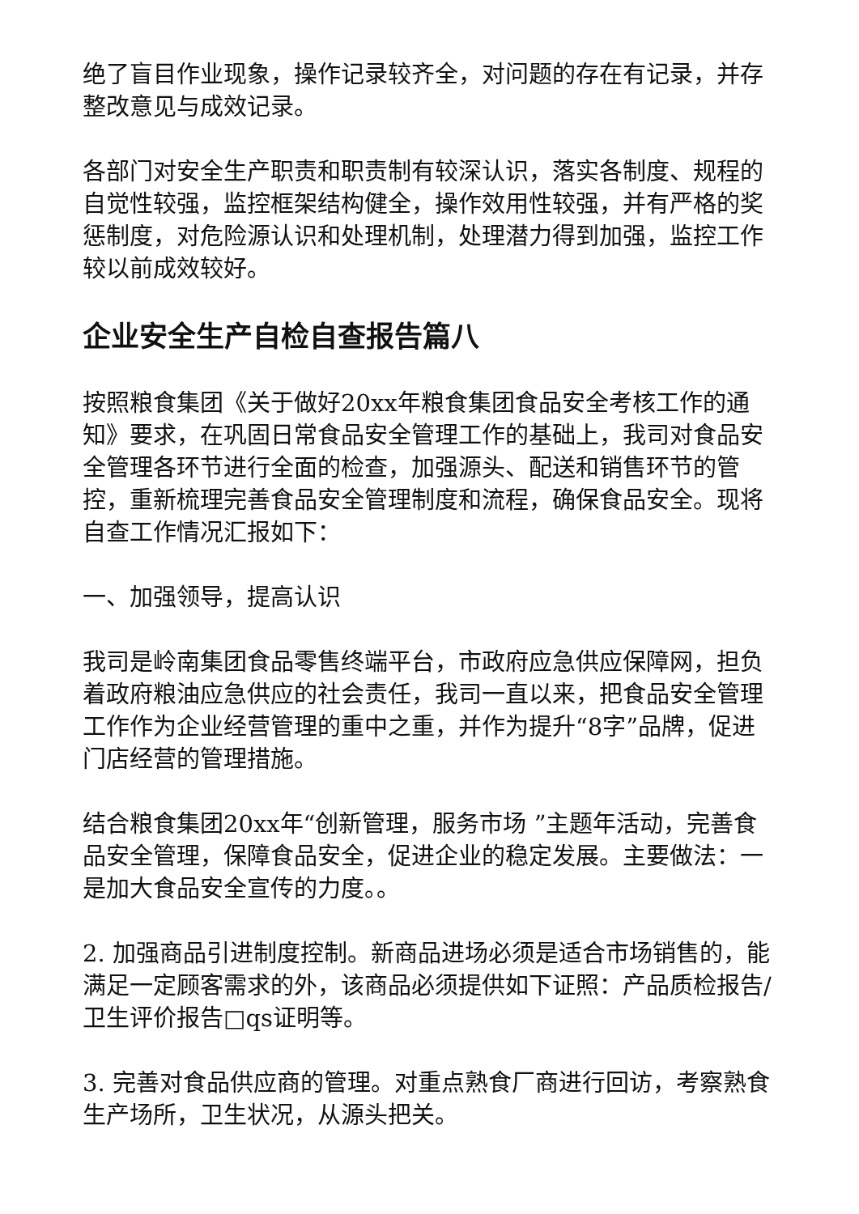绝了盲目作业现象，操作记录较齐全，对问题的存在有记录，并存整改意见与成效记录。
各部门对安全生产职责和职责制有较深认识，落实各制度、规程的自觉性较强，监控框架结构健全，操作效用性较强，并有严格的奖惩制度，对危险源认识和处理机制，处理潜力得到加强，监控工作较以前成效较好。
企业安全生产自检自查报告篇八
按照粮食集团《关于做好20xx年粮食集团食品安全考核工作的通知》要求，在巩固日常食品安全管理工作的基础上，我司对食品安全管理各环节进行全面的检查，加强源头、配送和销售环节的管控，重新梳理完善食品安全管理制度和流程，确保食品安全。现将自查工作情况汇报如下：
一、加强领导，提高认识
我司是岭南集团食品零售终端平台，市政府应急供应保障网，担负着政府粮油应急供应的社会责任，我司一直以来，把食品安全管理工作作为企业经营管理的重中之重，并作为提升“8字”品牌，促进门店经营的管理措施。
结合粮食集团20xx年“创新管理，服务市场 ”主题年活动，完善食品安全管理，保障食品安全，促进企业的稳定发展。主要做法：一是加大食品安全宣传的力度。。
2. 加强商品引进制度控制。新商品进场必须是适合市场销售的，能满足一定顾客需求的外，该商品必须提供如下证照：产品质检报告/卫生评价报告□qs证明等。
3. 完善对食品供应商的管理。对重点熟食厂商进行回访，考察熟食生产场所，卫生状况，从源头把关。